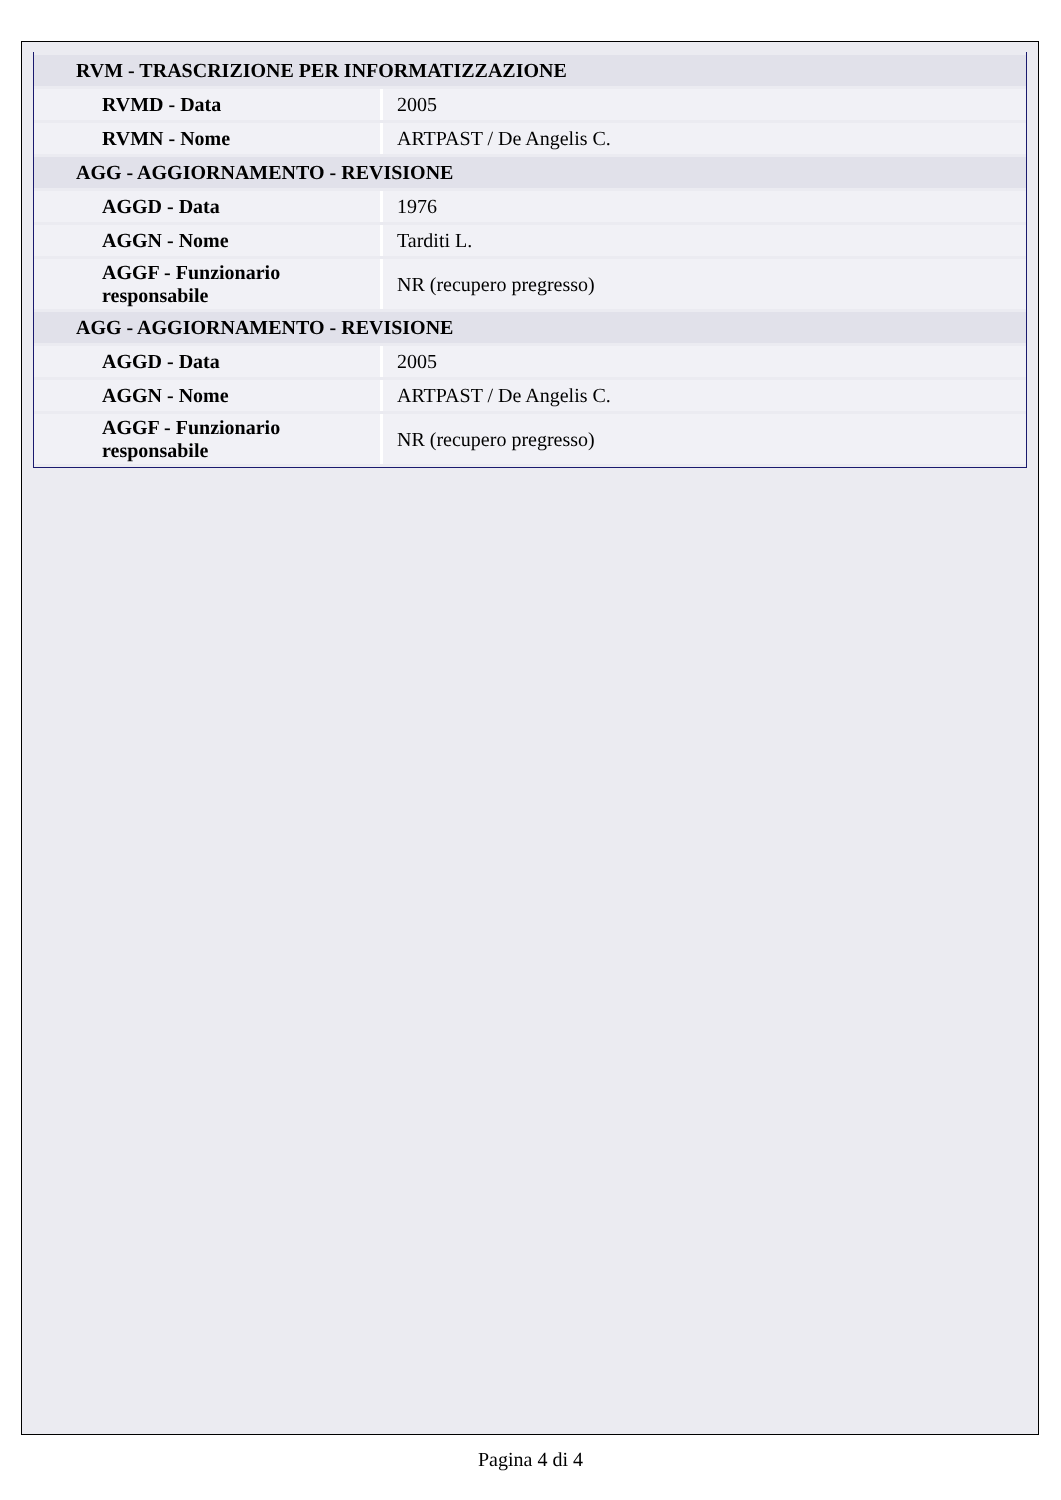| RVM - TRASCRIZIONE PER INFORMATIZZAZIONE | |
| RVMD - Data | 2005 |
| RVMN - Nome | ARTPAST / De Angelis C. |
| AGG - AGGIORNAMENTO - REVISIONE | |
| AGGD - Data | 1976 |
| AGGN - Nome | Tarditi L. |
| AGGF - Funzionario responsabile | NR (recupero pregresso) |
| AGG - AGGIORNAMENTO - REVISIONE | |
| AGGD - Data | 2005 |
| AGGN - Nome | ARTPAST / De Angelis C. |
| AGGF - Funzionario responsabile | NR (recupero pregresso) |
Pagina 4 di 4